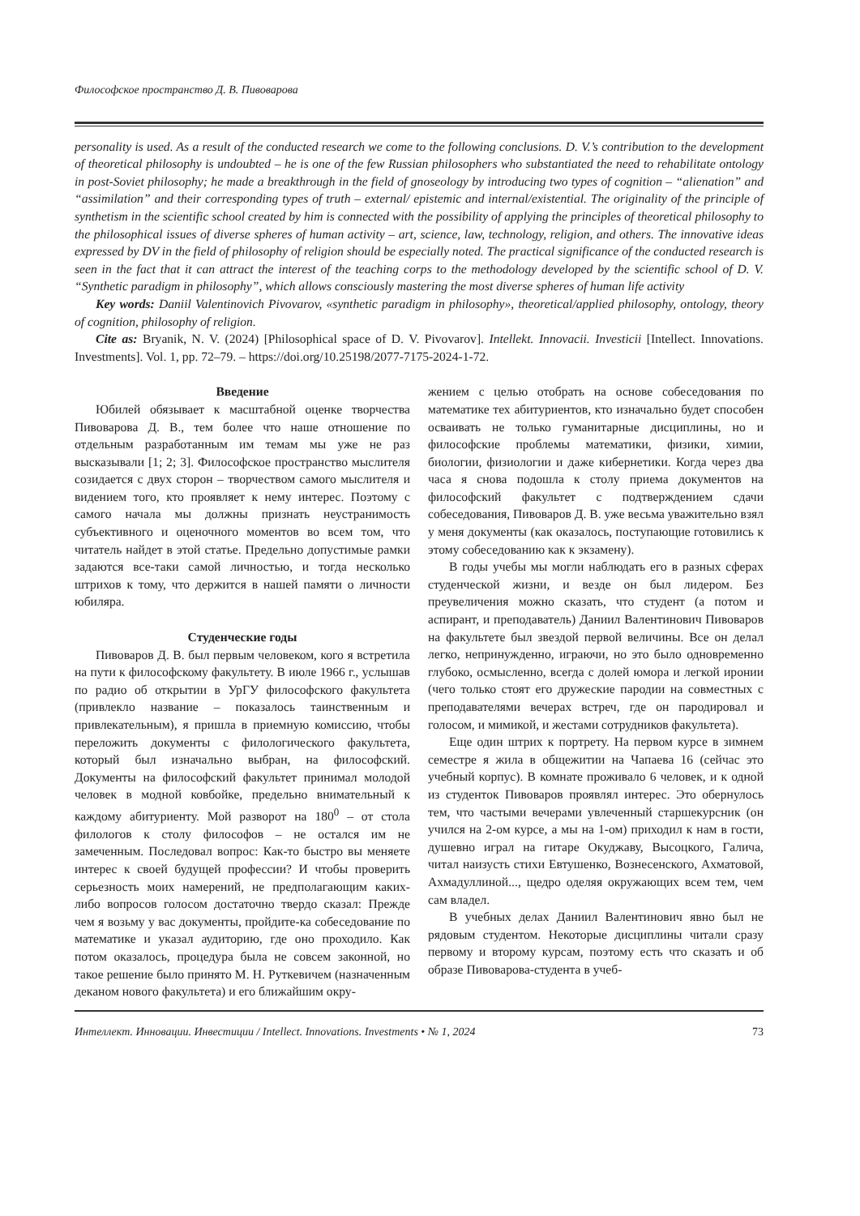Философское пространство Д. В. Пивоварова
personality is used. As a result of the conducted research we come to the following conclusions. D. V.’s contribution to the development of theoretical philosophy is undoubted – he is one of the few Russian philosophers who substantiated the need to rehabilitate ontology in post-Soviet philosophy; he made a breakthrough in the field of gnoseology by introducing two types of cognition – “alienation” and “assimilation” and their corresponding types of truth – external/ epistemic and internal/existential. The originality of the principle of synthetism in the scientific school created by him is connected with the possibility of applying the principles of theoretical philosophy to the philosophical issues of diverse spheres of human activity – art, science, law, technology, religion, and others. The innovative ideas expressed by DV in the field of philosophy of religion should be especially noted. The practical significance of the conducted research is seen in the fact that it can attract the interest of the teaching corps to the methodology developed by the scientific school of D. V. “Synthetic paradigm in philosophy”, which allows consciously mastering the most diverse spheres of human life activity
Key words: Daniil Valentinovich Pivovarov, «synthetic paradigm in philosophy», theoretical/applied philosophy, ontology, theory of cognition, philosophy of religion.
Cite as: Bryanik, N. V. (2024) [Philosophical space of D. V. Pivovarov]. Intellekt. Innovacii. Investicii [Intellect. Innovations. Investments]. Vol. 1, pp. 72–79. – https://doi.org/10.25198/2077-7175-2024-1-72.
Введение
Юбилей обязывает к масштабной оценке творчества Пивоварова Д. В., тем более что наше отношение по отдельным разработанным им темам мы уже не раз высказывали [1; 2; 3]. Философское пространство мыслителя созидается с двух сторон – творчеством самого мыслителя и видением того, кто проявляет к нему интерес. Поэтому с самого начала мы должны признать неустранимость субъективного и оценочного моментов во всем том, что читатель найдет в этой статье. Предельно допустимые рамки задаются все-таки самой личностью, и тогда несколько штрихов к тому, что держится в нашей памяти о личности юбиляра.
Студенческие годы
Пивоваров Д. В. был первым человеком, кого я встретила на пути к философскому факультету. В июле 1966 г., услышав по радио об открытии в УрГУ философского факультета (привлекло название – показалось таинственным и привлекательным), я пришла в приемную комиссию, чтобы переложить документы с филологического факультета, который был изначально выбран, на философский. Документы на философский факультет принимал молодой человек в модной ковбойке, предельно внимательный к каждому абитуриенту. Мой разворот на 180<sup>0</sup> – от стола филологов к столу философов – не остался им не замеченным. Последовал вопрос: Как-то быстро вы меняете интерес к своей будущей профессии? И чтобы проверить серьезность моих намерений, не предполагающим каких-либо вопросов голосом достаточно твердо сказал: Прежде чем я возьму у вас документы, пройдите-ка собеседование по математике и указал аудиторию, где оно проходило. Как потом оказалось, процедура была не совсем законной, но такое решение было принято М. Н. Руткевичем (назначенным деканом нового факультета) и его ближайшим окру-
жением с целью отобрать на основе собеседования по математике тех абитуриентов, кто изначально будет способен осваивать не только гуманитарные дисциплины, но и философские проблемы математики, физики, химии, биологии, физиологии и даже кибернетики. Когда через два часа я снова подошла к столу приема документов на философский факультет с подтверждением сдачи собеседования, Пивоваров Д. В. уже весьма уважительно взял у меня документы (как оказалось, поступающие готовились к этому собеседованию как к экзамену).
В годы учебы мы могли наблюдать его в разных сферах студенческой жизни, и везде он был лидером. Без преувеличения можно сказать, что студент (а потом и аспирант, и преподаватель) Даниил Валентинович Пивоваров на факультете был звездой первой величины. Все он делал легко, непринужденно, играючи, но это было одновременно глубоко, осмысленно, всегда с долей юмора и легкой иронии (чего только стоят его дружеские пародии на совместных с преподавателями вечерах встреч, где он пародировал и голосом, и мимикой, и жестами сотрудников факультета).
Еще один штрих к портрету. На первом курсе в зимнем семестре я жила в общежитии на Чапаева 16 (сейчас это учебный корпус). В комнате проживало 6 человек, и к одной из студенток Пивоваров проявлял интерес. Это обернулось тем, что частыми вечерами увлеченный старшекурсник (он учился на 2-ом курсе, а мы на 1-ом) приходил к нам в гости, душевно играл на гитаре Окуджаву, Высоцкого, Галича, читал наизусть стихи Евтушенко, Вознесенского, Ахматовой, Ахмадуллиной..., щедро оделяя окружающих всем тем, чем сам владел.
В учебных делах Даниил Валентинович явно был не рядовым студентом. Некоторые дисциплины читали сразу первому и второму курсам, поэтому есть что сказать и об образе Пивоварова-студента в учеб-
Интеллект. Инновации. Инвестиции / Intellect. Innovations. Investments • № 1, 2024 73